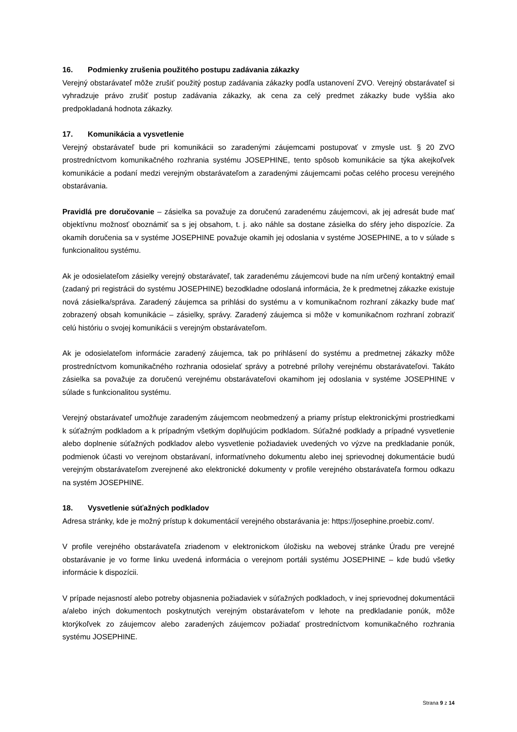16. Podmienky zrušenia použitého postupu zadávania zákazky
Verejný obstarávateľ môže zrušiť použitý postup zadávania zákazky podľa ustanovení ZVO. Verejný obstarávateľ si vyhradzuje právo zrušiť postup zadávania zákazky, ak cena za celý predmet zákazky bude vyššia ako predpokladaná hodnota zákazky.
17. Komunikácia a vysvetlenie
Verejný obstarávateľ bude pri komunikácii so zaradenými záujemcami postupovať v zmysle ust. § 20 ZVO prostredníctvom komunikačného rozhrania systému JOSEPHINE, tento spôsob komunikácie sa týka akejkoľvek komunikácie a podaní medzi verejným obstarávateľom a zaradenými záujemcami počas celého procesu verejného obstarávania.
Pravidlá pre doručovanie – zásielka sa považuje za doručenú zaradenému záujemcovi, ak jej adresát bude mať objektívnu možnosť oboznámiť sa s jej obsahom, t. j. ako náhle sa dostane zásielka do sféry jeho dispozície. Za okamih doručenia sa v systéme JOSEPHINE považuje okamih jej odoslania v systéme JOSEPHINE, a to v súlade s funkcionalitou systému.
Ak je odosielateľom zásielky verejný obstarávateľ, tak zaradenému záujemcovi bude na ním určený kontaktný email (zadaný pri registrácii do systému JOSEPHINE) bezodkladne odoslaná informácia, že k predmetnej zákazke existuje nová zásielka/správa. Zaradený záujemca sa prihlási do systému a v komunikačnom rozhraní zákazky bude mať zobrazený obsah komunikácie – zásielky, správy. Zaradený záujemca si môže v komunikačnom rozhraní zobraziť celú históriu o svojej komunikácii s verejným obstarávateľom.
Ak je odosielateľom informácie zaradený záujemca, tak po prihlásení do systému a predmetnej zákazky môže prostredníctvom komunikačného rozhrania odosielať správy a potrebné prílohy verejnému obstarávateľovi. Takáto zásielka sa považuje za doručenú verejnému obstarávateľovi okamihom jej odoslania v systéme JOSEPHINE v súlade s funkcionalitou systému.
Verejný obstarávateľ umožňuje zaradeným záujemcom neobmedzený a priamy prístup elektronickými prostriedkami k súťažným podkladom a k prípadným všetkým doplňujúcim podkladom. Súťažné podklady a prípadné vysvetlenie alebo doplnenie súťažných podkladov alebo vysvetlenie požiadaviek uvedených vo výzve na predkladanie ponúk, podmienok účasti vo verejnom obstarávaní, informatívneho dokumentu alebo inej sprievodnej dokumentácie budú verejným obstarávateľom zverejnené ako elektronické dokumenty v profile verejného obstarávateľa formou odkazu na systém JOSEPHINE.
18. Vysvetlenie súťažných podkladov
Adresa stránky, kde je možný prístup k dokumentácií verejného obstarávania je: https://josephine.proebiz.com/.
V profile verejného obstarávateľa zriadenom v elektronickom úložisku na webovej stránke Úradu pre verejné obstarávanie je vo forme linku uvedená informácia o verejnom portáli systému JOSEPHINE – kde budú všetky informácie k dispozícii.
V prípade nejasností alebo potreby objasnenia požiadaviek v súťažných podkladoch, v inej sprievodnej dokumentácii a/alebo iných dokumentoch poskytnutých verejným obstarávateľom v lehote na predkladanie ponúk, môže ktorýkoľvek zo záujemcov alebo zaradených záujemcov požiadať prostredníctvom komunikačného rozhrania systému JOSEPHINE.
Strana 9 z 14